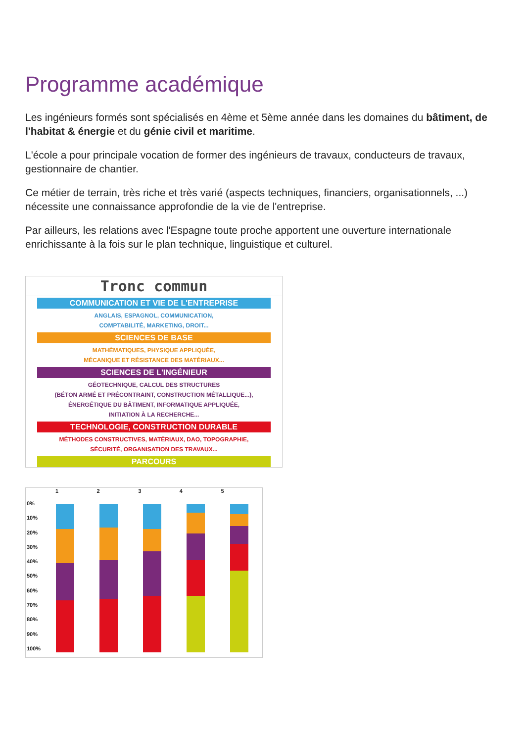Programme académique
Les ingénieurs formés sont spécialisés en 4ème et 5ème année dans les domaines du bâtiment, de l'habitat & énergie et du génie civil et maritime.
L'école a pour principale vocation de former des ingénieurs de travaux, conducteurs de travaux, gestionnaire de chantier.
Ce métier de terrain, très riche et très varié (aspects techniques, financiers, organisationnels, ...) nécessite une connaissance approfondie de la vie de l'entreprise.
Par ailleurs, les relations avec l'Espagne toute proche apportent une ouverture internationale enrichissante à la fois sur le plan technique, linguistique et culturel.
Tronc commun
COMMUNICATION ET VIE DE L'ENTREPRISE
ANGLAIS, ESPAGNOL, COMMUNICATION,
COMPTABILITÉ, MARKETING, DROIT...
SCIENCES DE BASE
MATHÉMATIQUES, PHYSIQUE APPLIQUÉE,
MÉCANIQUE ET RÉSISTANCE DES MATÉRIAUX...
SCIENCES DE L'INGÉNIEUR
GÉOTECHNIQUE, CALCUL DES STRUCTURES
(BÉTON ARMÉ ET PRÉCONTRAINT, CONSTRUCTION MÉTALLIQUE...),
ÉNERGÉTIQUE DU BÂTIMENT, INFORMATIQUE APPLIQUÉE,
INITIATION À LA RECHERCHE...
TECHNOLOGIE, CONSTRUCTION DURABLE
MÉTHODES CONSTRUCTIVES, MATÉRIAUX, DAO, TOPOGRAPHIE,
SÉCURITÉ, ORGANISATION DES TRAVAUX...
PARCOURS
1 2 3 4 5
0%
10%
20%
30%
40%
50%
60%
70%
80%
90%
100%